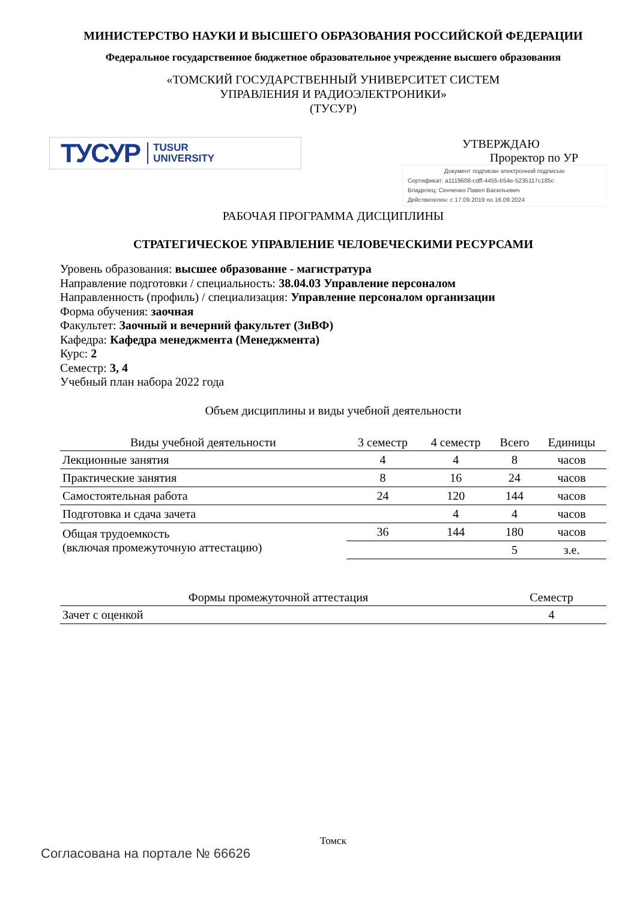МИНИСТЕРСТВО НАУКИ И ВЫСШЕГО ОБРАЗОВАНИЯ РОССИЙСКОЙ ФЕДЕРАЦИИ
Федеральное государственное бюджетное образовательное учреждение высшего образования
«ТОМСКИЙ ГОСУДАРСТВЕННЫЙ УНИВЕРСИТЕТ СИСТЕМ
УПРАВЛЕНИЯ И РАДИОЭЛЕКТРОНИКИ»
(ТУСУР)
ТУСУР TUSUR
UNIVERSITY
УТВЕРЖДАЮ
Проректор по УР
Документ подписан электронной подписью
Сертификат: a1119608-cdff-4455-b54e-5235117c185c
Владелец: Сенченко Павел Васильевич
Действителен: с 17.09.2019 по 16.09.2024
РАБОЧАЯ ПРОГРАММА ДИСЦИПЛИНЫ
СТРАТЕГИЧЕСКОЕ УПРАВЛЕНИЕ ЧЕЛОВЕЧЕСКИМИ РЕСУРСАМИ
Уровень образования: высшее образование - магистратура
Направление подготовки / специальность: 38.04.03 Управление персоналом
Направленность (профиль) / специализация: Управление персоналом организации
Форма обучения: заочная
Факультет: Заочный и вечерний факультет (ЗиВФ)
Кафедра: Кафедра менеджмента (Менеджмента)
Курс: 2
Семестр: 3, 4
Учебный план набора 2022 года
Объем дисциплины и виды учебной деятельности
| Виды учебной деятельности | 3 семестр | 4 семестр | Всего | Единицы |
| --- | --- | --- | --- | --- |
| Лекционные занятия | 4 | 4 | 8 | часов |
| Практические занятия | 8 | 16 | 24 | часов |
| Самостоятельная работа | 24 | 120 | 144 | часов |
| Подготовка и сдача зачета | | 4 | 4 | часов |
| Общая трудоемкость (включая промежуточную аттестацию) | 36 | 144 | 180 | часов |
| | | | 5 | з.е. |
| Формы промежуточной аттестация | Семестр |
| --- | --- |
| Зачет с оценкой | 4 |
Томск
Согласована на портале № 66626